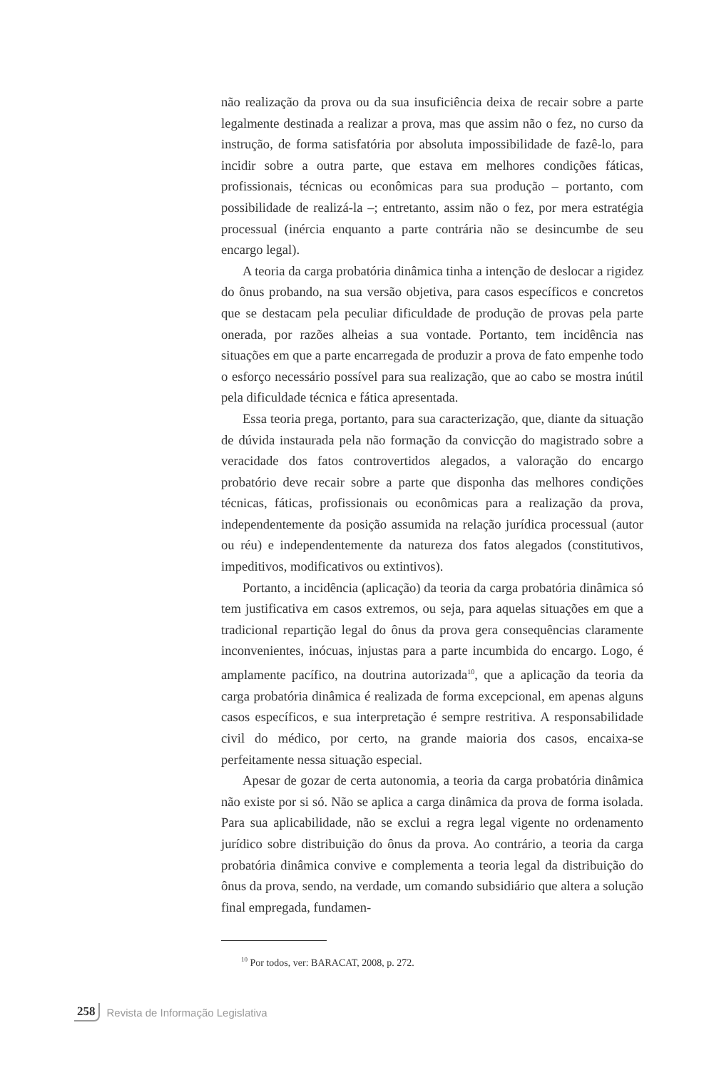não realização da prova ou da sua insuficiência deixa de recair sobre a parte legalmente destinada a realizar a prova, mas que assim não o fez, no curso da instrução, de forma satisfatória por absoluta impossibilidade de fazê-lo, para incidir sobre a outra parte, que estava em melhores condições fáticas, profissionais, técnicas ou econômicas para sua produção – portanto, com possibilidade de realizá-la –; entretanto, assim não o fez, por mera estratégia processual (inércia enquanto a parte contrária não se desincumbe de seu encargo legal).
A teoria da carga probatória dinâmica tinha a intenção de deslocar a rigidez do ônus probando, na sua versão objetiva, para casos específicos e concretos que se destacam pela peculiar dificuldade de produção de provas pela parte onerada, por razões alheias a sua vontade. Portanto, tem incidência nas situações em que a parte encarregada de produzir a prova de fato empenhe todo o esforço necessário possível para sua realização, que ao cabo se mostra inútil pela dificuldade técnica e fática apresentada.
Essa teoria prega, portanto, para sua caracterização, que, diante da situação de dúvida instaurada pela não formação da convicção do magistrado sobre a veracidade dos fatos controvertidos alegados, a valoração do encargo probatório deve recair sobre a parte que disponha das melhores condições técnicas, fáticas, profissionais ou econômicas para a realização da prova, independentemente da posição assumida na relação jurídica processual (autor ou réu) e independentemente da natureza dos fatos alegados (constitutivos, impeditivos, modificativos ou extintivos).
Portanto, a incidência (aplicação) da teoria da carga probatória dinâmica só tem justificativa em casos extremos, ou seja, para aquelas situações em que a tradicional repartição legal do ônus da prova gera consequências claramente inconvenientes, inócuas, injustas para a parte incumbida do encargo. Logo, é amplamente pacífico, na doutrina autorizada<sup>10</sup>, que a aplicação da teoria da carga probatória dinâmica é realizada de forma excepcional, em apenas alguns casos específicos, e sua interpretação é sempre restritiva. A responsabilidade civil do médico, por certo, na grande maioria dos casos, encaixa-se perfeitamente nessa situação especial.
Apesar de gozar de certa autonomia, a teoria da carga probatória dinâmica não existe por si só. Não se aplica a carga dinâmica da prova de forma isolada. Para sua aplicabilidade, não se exclui a regra legal vigente no ordenamento jurídico sobre distribuição do ônus da prova. Ao contrário, a teoria da carga probatória dinâmica convive e complementa a teoria legal da distribuição do ônus da prova, sendo, na verdade, um comando subsidiário que altera a solução final empregada, fundamen-
<sup>10</sup> Por todos, ver: BARACAT, 2008, p. 272.
258 Revista de Informação Legislativa